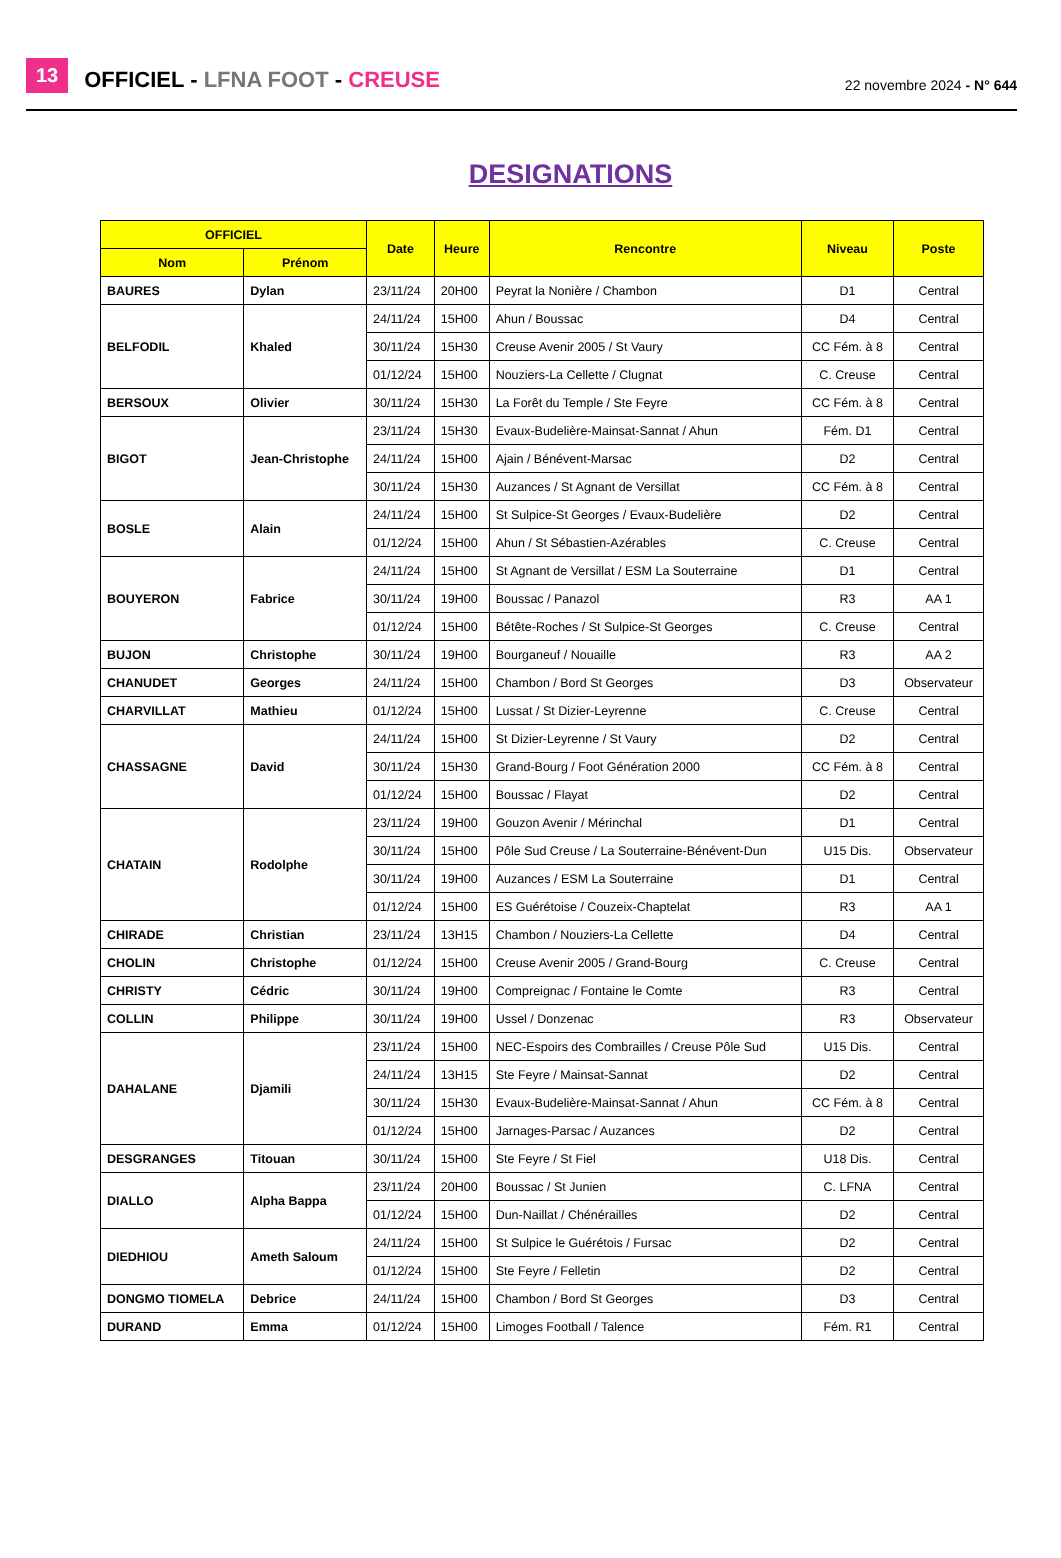13 OFFICIEL - LFNA FOOT - CREUSE 22 novembre 2024 - N° 644
DESIGNATIONS
| OFFICIEL | | Date | Heure | Rencontre | Niveau | Poste |
| --- | --- | --- | --- | --- | --- | --- |
| Nom | Prénom | | | | | |
| BAURES | Dylan | 23/11/24 | 20H00 | Peyrat la Nonière / Chambon | D1 | Central |
| BELFODIL | Khaled | 24/11/24 | 15H00 | Ahun / Boussac | D4 | Central |
| | | 30/11/24 | 15H30 | Creuse Avenir 2005 / St Vaury | CC Fém. à 8 | Central |
| | | 01/12/24 | 15H00 | Nouziers-La Cellette / Clugnat | C. Creuse | Central |
| BERSOUX | Olivier | 30/11/24 | 15H30 | La Forêt du Temple / Ste Feyre | CC Fém. à 8 | Central |
| BIGOT | Jean-Christophe | 23/11/24 | 15H30 | Evaux-Budelière-Mainsat-Sannat / Ahun | Fém. D1 | Central |
| | | 24/11/24 | 15H00 | Ajain / Bénévent-Marsac | D2 | Central |
| | | 30/11/24 | 15H30 | Auzances / St Agnant de Versillat | CC Fém. à 8 | Central |
| BOSLE | Alain | 24/11/24 | 15H00 | St Sulpice-St Georges / Evaux-Budelière | D2 | Central |
| | | 01/12/24 | 15H00 | Ahun / St Sébastien-Azérables | C. Creuse | Central |
| BOUYERON | Fabrice | 24/11/24 | 15H00 | St Agnant de Versillat / ESM La Souterraine | D1 | Central |
| | | 30/11/24 | 19H00 | Boussac / Panazol | R3 | AA 1 |
| | | 01/12/24 | 15H00 | Bétête-Roches / St Sulpice-St Georges | C. Creuse | Central |
| BUJON | Christophe | 30/11/24 | 19H00 | Bourganeuf / Nouaille | R3 | AA 2 |
| CHANUDET | Georges | 24/11/24 | 15H00 | Chambon / Bord St Georges | D3 | Observateur |
| CHARVILLAT | Mathieu | 01/12/24 | 15H00 | Lussat / St Dizier-Leyrenne | C. Creuse | Central |
| CHASSAGNE | David | 24/11/24 | 15H00 | St Dizier-Leyrenne / St Vaury | D2 | Central |
| | | 30/11/24 | 15H30 | Grand-Bourg / Foot Génération 2000 | CC Fém. à 8 | Central |
| | | 01/12/24 | 15H00 | Boussac / Flayat | D2 | Central |
| CHATAIN | Rodolphe | 23/11/24 | 19H00 | Gouzon Avenir / Mérinchal | D1 | Central |
| | | 30/11/24 | 15H00 | Pôle Sud Creuse / La Souterraine-Bénévent-Dun | U15 Dis. | Observateur |
| | | 30/11/24 | 19H00 | Auzances / ESM La Souterraine | D1 | Central |
| | | 01/12/24 | 15H00 | ES Guérétoise / Couzeix-Chaptelat | R3 | AA 1 |
| CHIRADE | Christian | 23/11/24 | 13H15 | Chambon / Nouziers-La Cellette | D4 | Central |
| CHOLIN | Christophe | 01/12/24 | 15H00 | Creuse Avenir 2005 / Grand-Bourg | C. Creuse | Central |
| CHRISTY | Cédric | 30/11/24 | 19H00 | Compreignac / Fontaine le Comte | R3 | Central |
| COLLIN | Philippe | 30/11/24 | 19H00 | Ussel / Donzenac | R3 | Observateur |
| DAHALANE | Djamili | 23/11/24 | 15H00 | NEC-Espoirs des Combrailles / Creuse Pôle Sud | U15 Dis. | Central |
| | | 24/11/24 | 13H15 | Ste Feyre / Mainsat-Sannat | D2 | Central |
| | | 30/11/24 | 15H30 | Evaux-Budelière-Mainsat-Sannat / Ahun | CC Fém. à 8 | Central |
| | | 01/12/24 | 15H00 | Jarnages-Parsac / Auzances | D2 | Central |
| DESGRANGES | Titouan | 30/11/24 | 15H00 | Ste Feyre / St Fiel | U18 Dis. | Central |
| DIALLO | Alpha Bappa | 23/11/24 | 20H00 | Boussac / St Junien | C. LFNA | Central |
| | | 01/12/24 | 15H00 | Dun-Naillat / Chénérailles | D2 | Central |
| DIEDHIOU | Ameth Saloum | 24/11/24 | 15H00 | St Sulpice le Guérétois / Fursac | D2 | Central |
| | | 01/12/24 | 15H00 | Ste Feyre / Felletin | D2 | Central |
| DONGMO TIOMELA | Debrice | 24/11/24 | 15H00 | Chambon / Bord St Georges | D3 | Central |
| DURAND | Emma | 01/12/24 | 15H00 | Limoges Football / Talence | Fém. R1 | Central |